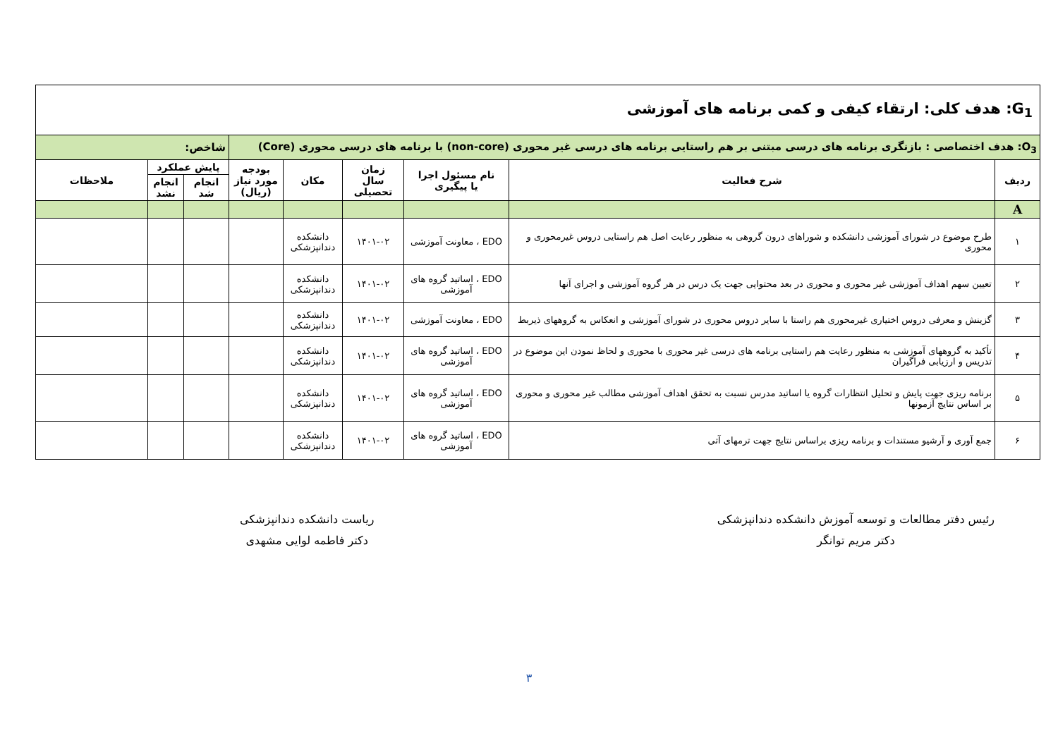| G<sub>1</sub>: هدف کلی: ارتقاء کیفی و کمی برنامه های آموزشی | | | | | | | | |
| O<sub>3</sub>: هدف اختصاصی : بازنگری برنامه های درسی مبتنی بر هم راستایی برنامه های درسی غیر محوری (non-core) با برنامه های درسی محوری (Core) | | | | | | شاخص: | | |
| ردیف | شرح فعالیت | نام مسئول اجرا یا پیگیری | زمان سال تحصیلی | مکان | بودجه مورد نیاز (ریال) | پایش عملکرد | | ملاحظات |
| | | | | | | انجام شد | انجام نشد | |
| A | | | | | | | | |
| ۱ | طرح موضوع در شورای آموزشی دانشکده و شوراهای درون گروهی به منظور رعایت اصل هم راستایی دروس غیرمحوری و محوری | EDO ، معاونت آموزشی | ۱۴۰۱-۰۲ | دانشکده دندانپزشکی | | | | |
| ۲ | تعیین سهم اهداف آموزشی غیر محوری و محوری در بعد محتوایی جهت یک درس در هر گروه آموزشی و اجرای آنها | EDO ، اساتید گروه های آموزشی | ۱۴۰۱-۰۲ | دانشکده دندانپزشکی | | | | |
| ۳ | گزینش و معرفی دروس اختیاری غیرمحوری هم راستا با سایر دروس محوری در شورای آموزشی و انعکاس به گروههای ذیربط | EDO ، معاونت آموزشی | ۱۴۰۱-۰۲ | دانشکده دندانپزشکی | | | | |
| ۴ | تأکید به گروههای آموزشی به منظور رعایت هم راستایی برنامه های درسی غیر محوری با محوری و لحاظ نمودن این موضوع در تدریس و ارزیابی فراگیران | EDO ، اساتید گروه های آموزشی | ۱۴۰۱-۰۲ | دانشکده دندانپزشکی | | | | |
| ۵ | برنامه ریزی جهت پایش و تحلیل انتظارات گروه یا اساتید مدرس نسبت به تحقق اهداف آموزشی مطالب غیر محوری و محوری بر اساس نتایج آزمونها | EDO ، اساتید گروه های آموزشی | ۱۴۰۱-۰۲ | دانشکده دندانپزشکی | | | | |
| ۶ | جمع آوری و آرشیو مستندات و برنامه ریزی براساس نتایج جهت ترمهای آتی | EDO ، اساتید گروه های آموزشی | ۱۴۰۱-۰۲ | دانشکده دندانپزشکی | | | | |
رئیس دفتر مطالعات و توسعه آموزش دانشکده دندانپزشکی
دکتر مریم توانگر
ریاست دانشکده دندانپزشکی
دکتر فاطمه لوایی مشهدی
۳